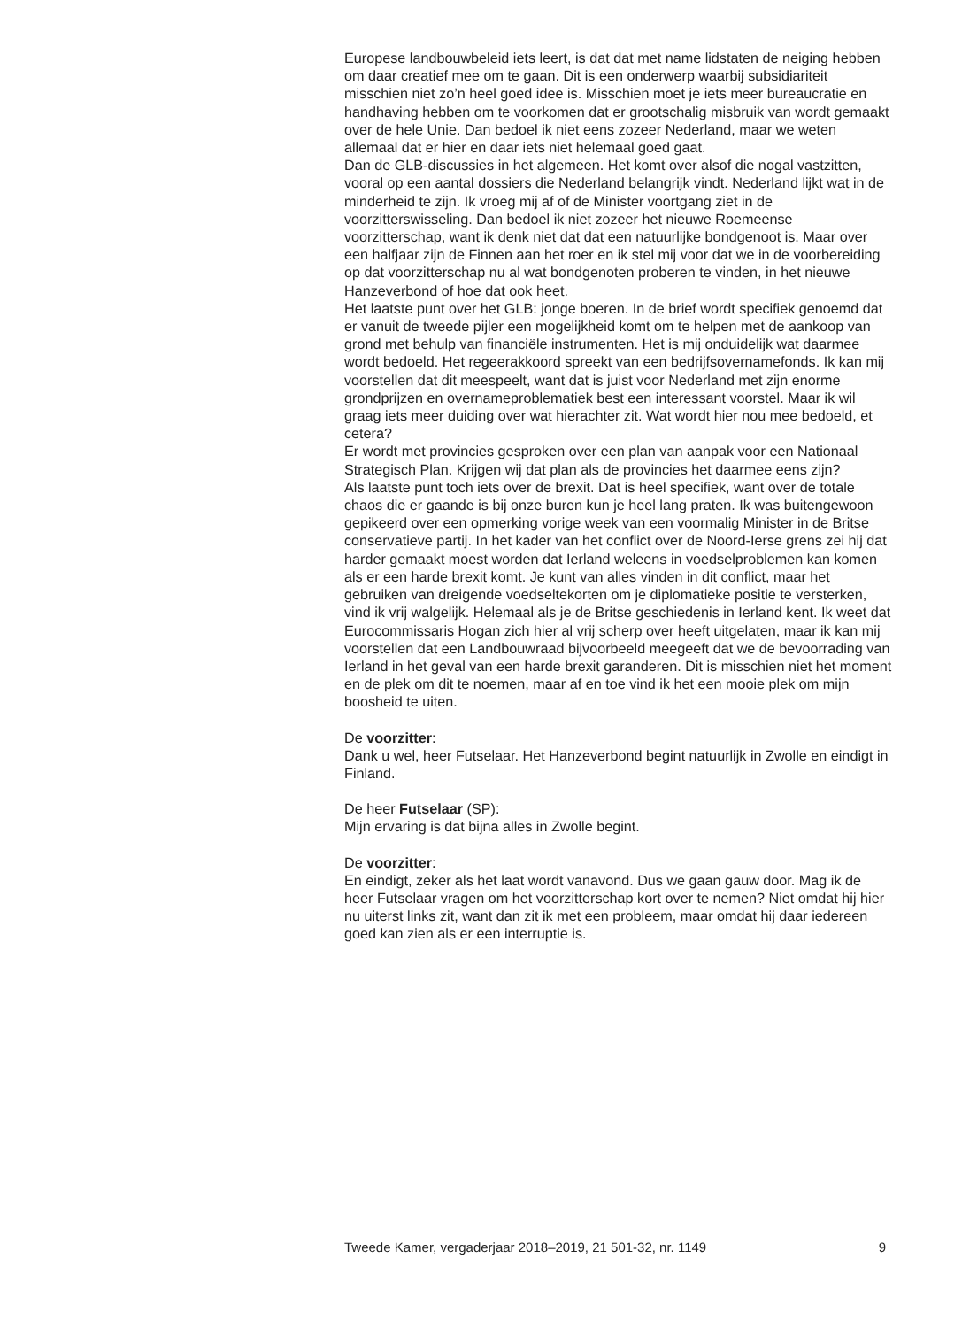Europese landbouwbeleid iets leert, is dat dat met name lidstaten de neiging hebben om daar creatief mee om te gaan. Dit is een onderwerp waarbij subsidiariteit misschien niet zo’n heel goed idee is. Misschien moet je iets meer bureaucratie en handhaving hebben om te voorkomen dat er grootschalig misbruik van wordt gemaakt over de hele Unie. Dan bedoel ik niet eens zozeer Nederland, maar we weten allemaal dat er hier en daar iets niet helemaal goed gaat.
Dan de GLB-discussies in het algemeen. Het komt over alsof die nogal vastzitten, vooral op een aantal dossiers die Nederland belangrijk vindt. Nederland lijkt wat in de minderheid te zijn. Ik vroeg mij af of de Minister voortgang ziet in de voorzitterswisseling. Dan bedoel ik niet zozeer het nieuwe Roemeense voorzitterschap, want ik denk niet dat dat een natuurlijke bondgenoot is. Maar over een halfjaar zijn de Finnen aan het roer en ik stel mij voor dat we in de voorbereiding op dat voorzitterschap nu al wat bondgenoten proberen te vinden, in het nieuwe Hanzeverbond of hoe dat ook heet.
Het laatste punt over het GLB: jonge boeren. In de brief wordt specifiek genoemd dat er vanuit de tweede pijler een mogelijkheid komt om te helpen met de aankoop van grond met behulp van financiële instrumenten. Het is mij onduidelijk wat daarmee wordt bedoeld. Het regeerakkoord spreekt van een bedrijfsovernamefonds. Ik kan mij voorstellen dat dit meespeelt, want dat is juist voor Nederland met zijn enorme grondprijzen en overnameproblematiek best een interessant voorstel. Maar ik wil graag iets meer duiding over wat hierachter zit. Wat wordt hier nou mee bedoeld, et cetera?
Er wordt met provincies gesproken over een plan van aanpak voor een Nationaal Strategisch Plan. Krijgen wij dat plan als de provincies het daarmee eens zijn?
Als laatste punt toch iets over de brexit. Dat is heel specifiek, want over de totale chaos die er gaande is bij onze buren kun je heel lang praten. Ik was buitengewoon gepikeerd over een opmerking vorige week van een voormalig Minister in de Britse conservatieve partij. In het kader van het conflict over de Noord-Ierse grens zei hij dat harder gemaakt moest worden dat Ierland weleens in voedselproblemen kan komen als er een harde brexit komt. Je kunt van alles vinden in dit conflict, maar het gebruiken van dreigende voedseltekorten om je diplomatieke positie te versterken, vind ik vrij walgelijk. Helemaal als je de Britse geschiedenis in Ierland kent. Ik weet dat Eurocommissaris Hogan zich hier al vrij scherp over heeft uitgelaten, maar ik kan mij voorstellen dat een Landbouwraad bijvoorbeeld meegeeft dat we de bevoorrading van Ierland in het geval van een harde brexit garanderen. Dit is misschien niet het moment en de plek om dit te noemen, maar af en toe vind ik het een mooie plek om mijn boosheid te uiten.
De voorzitter:
Dank u wel, heer Futselaar. Het Hanzeverbond begint natuurlijk in Zwolle en eindigt in Finland.
De heer Futselaar (SP):
Mijn ervaring is dat bijna alles in Zwolle begint.
De voorzitter:
En eindigt, zeker als het laat wordt vanavond. Dus we gaan gauw door. Mag ik de heer Futselaar vragen om het voorzitterschap kort over te nemen? Niet omdat hij hier nu uiterst links zit, want dan zit ik met een probleem, maar omdat hij daar iedereen goed kan zien als er een interruptie is.
Tweede Kamer, vergaderjaar 2018–2019, 21 501-32, nr. 1149 9